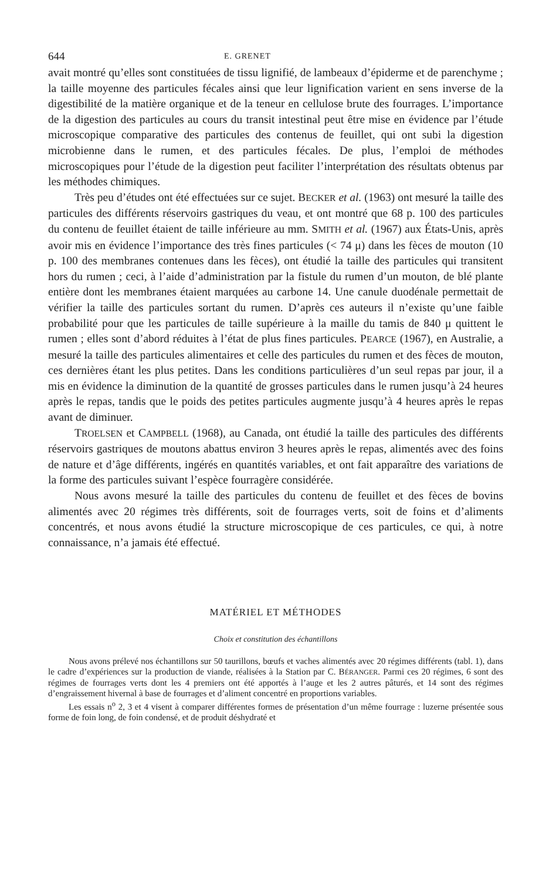644 E. GRENET
avait montré qu’elles sont constituées de tissu lignifié, de lambeaux d’épiderme et de parenchyme ; la taille moyenne des particules fécales ainsi que leur lignification varient en sens inverse de la digestibilité de la matière organique et de la teneur en cellulose brute des fourrages. L’importance de la digestion des particules au cours du transit intestinal peut être mise en évidence par l’étude microscopique comparative des particules des contenus de feuillet, qui ont subi la digestion microbienne dans le rumen, et des particules fécales. De plus, l’emploi de méthodes microscopiques pour l’étude de la digestion peut faciliter l’interprétation des résultats obtenus par les méthodes chimiques.
Très peu d’études ont été effectuées sur ce sujet. BECKER et al. (1963) ont mesuré la taille des particules des différents réservoirs gastriques du veau, et ont montré que 68 p. 100 des particules du contenu de feuillet étaient de taille inférieure au mm. SMITH et al. (1967) aux États-Unis, après avoir mis en évidence l’importance des très fines particules (< 74 μ) dans les fèces de mouton (10 p. 100 des membranes contenues dans les fèces), ont étudié la taille des particules qui transitent hors du rumen ; ceci, à l’aide d’administration par la fistule du rumen d’un mouton, de blé plante entière dont les membranes étaient marquées au carbone 14. Une canule duodénale permettait de vérifier la taille des particules sortant du rumen. D’après ces auteurs il n’existe qu’une faible probabilité pour que les particules de taille supérieure à la maille du tamis de 840 μ quittent le rumen ; elles sont d’abord réduites à l’état de plus fines particules. PEARCE (1967), en Australie, a mesuré la taille des particules alimentaires et celle des particules du rumen et des fèces de mouton, ces dernières étant les plus petites. Dans les conditions particulières d’un seul repas par jour, il a mis en évidence la diminution de la quantité de grosses particules dans le rumen jusqu’à 24 heures après le repas, tandis que le poids des petites particules augmente jusqu’à 4 heures après le repas avant de diminuer.
TROELSEN et CAMPBELL (1968), au Canada, ont étudié la taille des particules des différents réservoirs gastriques de moutons abattus environ 3 heures après le repas, alimentés avec des foins de nature et d’âge différents, ingérés en quantités variables, et ont fait apparaître des variations de la forme des particules suivant l’espèce fourragère considérée.
Nous avons mesuré la taille des particules du contenu de feuillet et des fèces de bovins alimentés avec 20 régimes très différents, soit de fourrages verts, soit de foins et d’aliments concentrés, et nous avons étudié la structure microscopique de ces particules, ce qui, à notre connaissance, n’a jamais été effectué.
MATÉRIEL ET MÉTHODES
Choix et constitution des échantillons
Nous avons prélevé nos échantillons sur 50 taurillons, bœufs et vaches alimentés avec 20 régimes différents (tabl. 1), dans le cadre d’expériences sur la production de viande, réalisées à la Station par C. BÉRANGER. Parmi ces 20 régimes, 6 sont des régimes de fourrages verts dont les 4 premiers ont été apportés à l’auge et les 2 autres pâturés, et 14 sont des régimes d’engraissement hivernal à base de fourrages et d’aliment concentré en proportions variables.
Les essais n<sup>o</sup> 2, 3 et 4 visent à comparer différentes formes de présentation d’un même fourrage : luzerne présentée sous forme de foin long, de foin condensé, et de produit déshydraté et